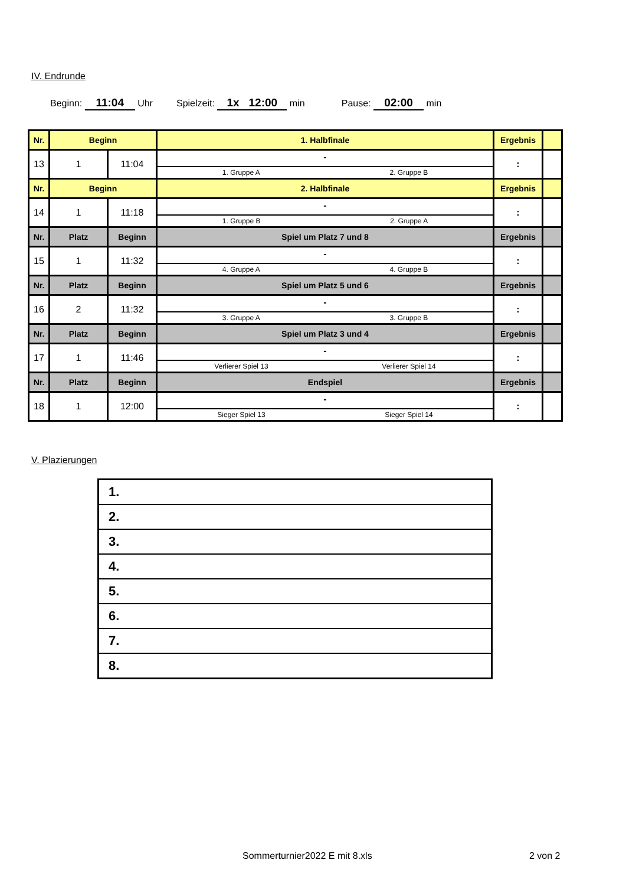IV. Endrunde
Beginn: 11:04 Uhr Spielzeit: 1x 12:00 min Pause: 02:00 min
| Nr. | Beginn | | 1. Halbfinale | Ergebnis | |
| 13 | 1 | 11:04 | - 1. Gruppe A 2. Gruppe B | : | |
| Nr. | Beginn | | 2. Halbfinale | Ergebnis | |
| 14 | 1 | 11:18 | - 1. Gruppe B 2. Gruppe A | : | |
| Nr. | Platz | Beginn | Spiel um Platz 7 und 8 | Ergebnis | |
| 15 | 1 | 11:32 | - 4. Gruppe A 4. Gruppe B | : | |
| Nr. | Platz | Beginn | Spiel um Platz 5 und 6 | Ergebnis | |
| 16 | 2 | 11:32 | - 3. Gruppe A 3. Gruppe B | : | |
| Nr. | Platz | Beginn | Spiel um Platz 3 und 4 | Ergebnis | |
| 17 | 1 | 11:46 | - Verlierer Spiel 13 Verlierer Spiel 14 | : | |
| Nr. | Platz | Beginn | Endspiel | Ergebnis | |
| 18 | 1 | 12:00 | - Sieger Spiel 13 Sieger Spiel 14 | : | |
V. Plazierungen
| 1. |
| 2. |
| 3. |
| 4. |
| 5. |
| 6. |
| 7. |
| 8. |
Sommerturnier2022 E mit 8.xls 2 von 2